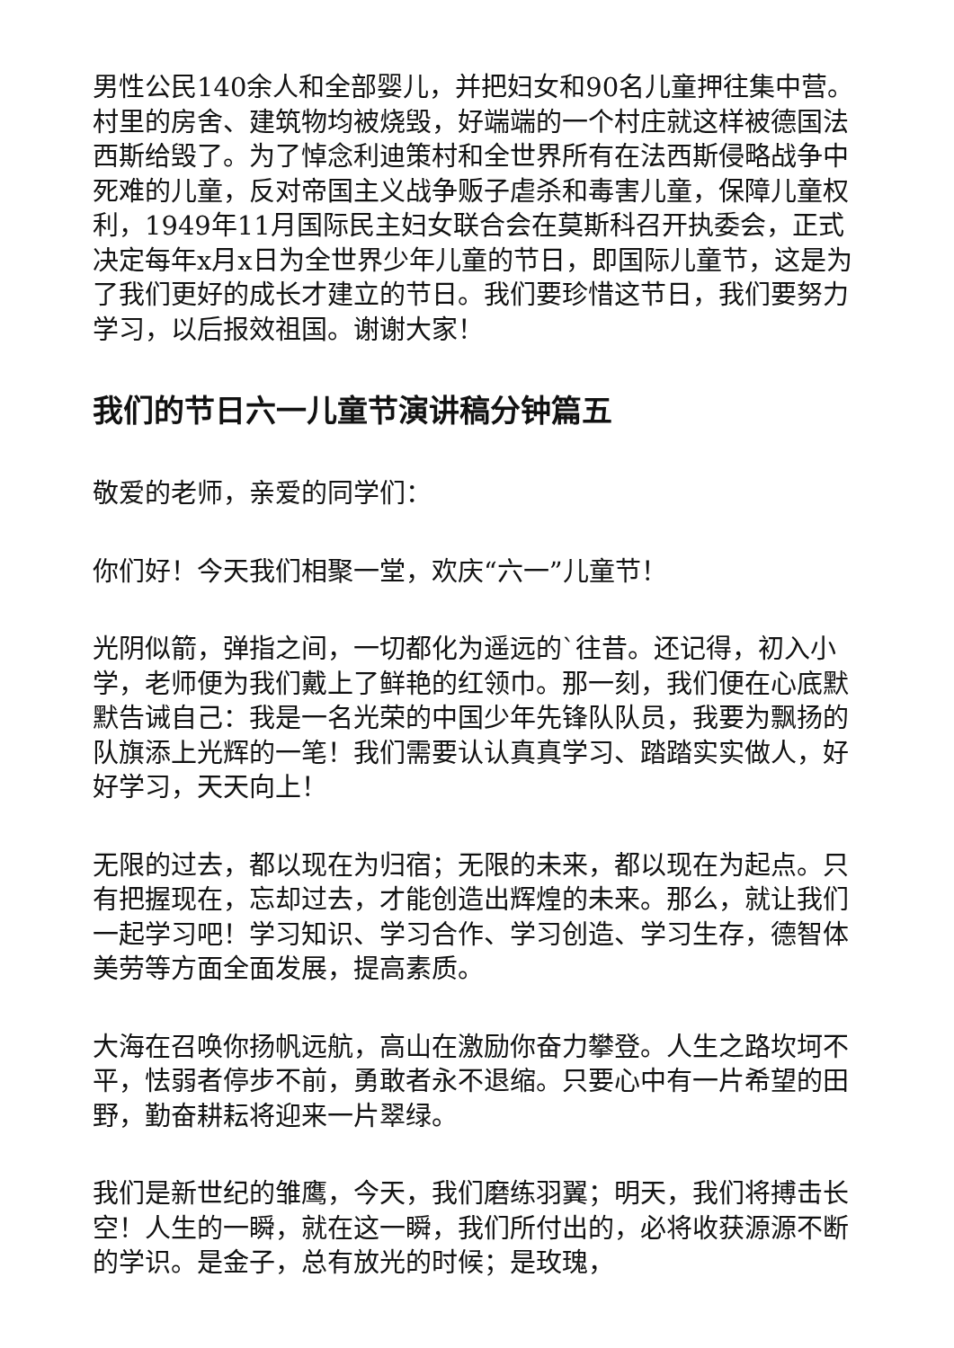男性公民140余人和全部婴儿，并把妇女和90名儿童押往集中营。村里的房舍、建筑物均被烧毁，好端端的一个村庄就这样被德国法西斯给毁了。为了悼念利迪策村和全世界所有在法西斯侵略战争中死难的儿童，反对帝国主义战争贩子虐杀和毒害儿童，保障儿童权利，1949年11月国际民主妇女联合会在莫斯科召开执委会，正式决定每年x月x日为全世界少年儿童的节日，即国际儿童节，这是为了我们更好的成长才建立的节日。我们要珍惜这节日，我们要努力学习，以后报效祖国。谢谢大家！
我们的节日六一儿童节演讲稿分钟篇五
敬爱的老师，亲爱的同学们：
你们好！今天我们相聚一堂，欢庆“六一”儿童节！
光阴似箭，弹指之间，一切都化为遥远的`往昔。还记得，初入小学，老师便为我们戴上了鲜艳的红领巾。那一刻，我们便在心底默默告诫自己：我是一名光荣的中国少年先锋队队员，我要为飘扬的队旗添上光辉的一笔！我们需要认认真真学习、踏踏实实做人，好好学习，天天向上！
无限的过去，都以现在为归宿；无限的未来，都以现在为起点。只有把握现在，忘却过去，才能创造出辉煌的未来。那么，就让我们一起学习吧！学习知识、学习合作、学习创造、学习生存，德智体美劳等方面全面发展，提高素质。
大海在召唤你扬帆远航，高山在激励你奋力攀登。人生之路坎坷不平，怯弱者停步不前，勇敢者永不退缩。只要心中有一片希望的田野，勤奋耕耘将迎来一片翠绿。
我们是新世纪的雏鹰，今天，我们磨练羽翼；明天，我们将搏击长空！人生的一瞬，就在这一瞬，我们所付出的，必将收获源源不断的学识。是金子，总有放光的时候；是玫瑰，